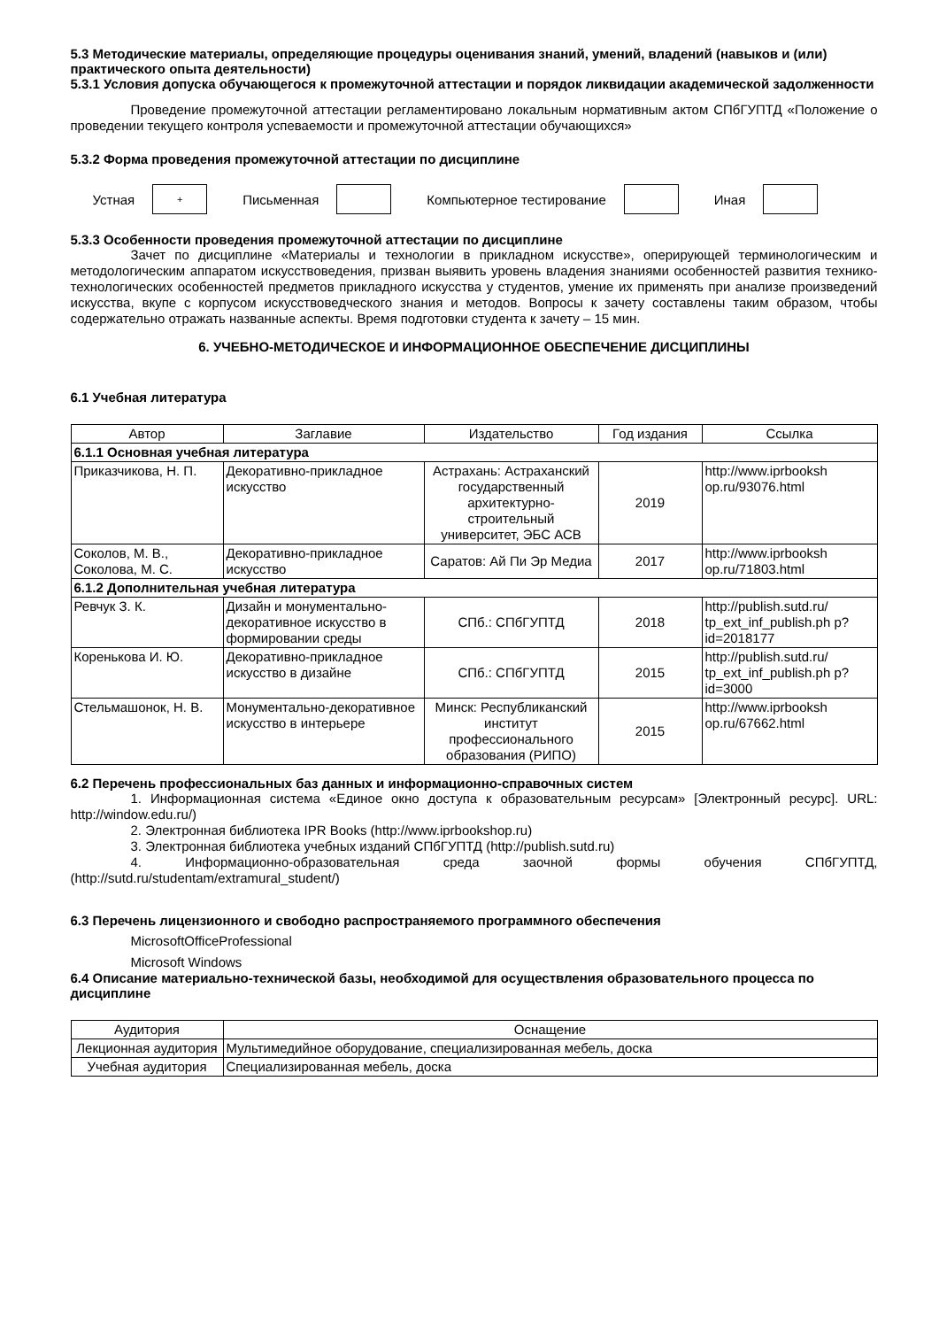5.3 Методические материалы, определяющие процедуры оценивания знаний, умений, владений (навыков и (или) практического опыта деятельности)
5.3.1 Условия допуска обучающегося к промежуточной аттестации и порядок ликвидации академической задолженности
Проведение промежуточной аттестации регламентировано локальным нормативным актом СПбГУПТД «Положение о проведении текущего контроля успеваемости и промежуточной аттестации обучающихся»
5.3.2 Форма проведения промежуточной аттестации по дисциплине
Устная
+
Письменная Компьютерное тестирование Иная
5.3.3 Особенности проведения промежуточной аттестации по дисциплине
Зачет по дисциплине «Материалы и технологии в прикладном искусстве», оперирующей терминологическим и методологическим аппаратом искусствоведения, призван выявить уровень владения знаниями особенностей развития технико-технологических особенностей предметов прикладного искусства у студентов, умение их применять при анализе произведений искусства, вкупе с корпусом искусствоведческого знания и методов. Вопросы к зачету составлены таким образом, чтобы содержательно отражать названные аспекты. Время подготовки студента к зачету – 15 мин.
6. УЧЕБНО-МЕТОДИЧЕСКОЕ И ИНФОРМАЦИОННОЕ ОБЕСПЕЧЕНИЕ ДИСЦИПЛИНЫ
6.1 Учебная литература
| Автор | Заглавие | Издательство | Год издания | Ссылка |
| --- | --- | --- | --- | --- |
| 6.1.1 Основная учебная литература | | | | |
| Приказчикова, Н. П. | Декоративно-прикладное искусство | Астрахань: Астраханский государственный архитектурно-строительный университет, ЭБС АСВ | 2019 | http://www.iprbooksh op.ru/93076.html |
| Соколов, М. В., Соколова, М. С. | Декоративно-прикладное искусство | Саратов: Ай Пи Эр Медиа | 2017 | http://www.iprbooksh op.ru/71803.html |
| 6.1.2 Дополнительная учебная литература | | | | |
| Ревчук З. К. | Дизайн и монументально-декоративное искусство в формировании среды | СПб.: СПбГУПТД | 2018 | http://publish.sutd.ru/ tp_ext_inf_publish.ph p?id=2018177 |
| Коренькова И. Ю. | Декоративно-прикладное искусство в дизайне | СПб.: СПбГУПТД | 2015 | http://publish.sutd.ru/ tp_ext_inf_publish.ph p?id=3000 |
| Стельмашонок, Н. В. | Монументально-декоративное искусство в интерьере | Минск: Республиканский институт профессионального образования (РИПО) | 2015 | http://www.iprbooksh op.ru/67662.html |
6.2 Перечень профессиональных баз данных и информационно-справочных систем
1. Информационная система «Единое окно доступа к образовательным ресурсам» [Электронный ресурс]. URL: http://window.edu.ru/)
2. Электронная библиотека IPR Books (http://www.iprbookshop.ru)
3. Электронная библиотека учебных изданий СПбГУПТД (http://publish.sutd.ru)
4. Информационно-образовательная среда заочной формы обучения СПбГУПТД, (http://sutd.ru/studentam/extramural_student/)
6.3 Перечень лицензионного и свободно распространяемого программного обеспечения
MicrosoftOfficeProfessional
Microsoft Windows
6.4 Описание материально-технической базы, необходимой для осуществления образовательного процесса по дисциплине
| Аудитория | Оснащение |
| --- | --- |
| Лекционная аудитория | Мультимедийное оборудование, специализированная мебель, доска |
| Учебная аудитория | Специализированная мебель, доска |